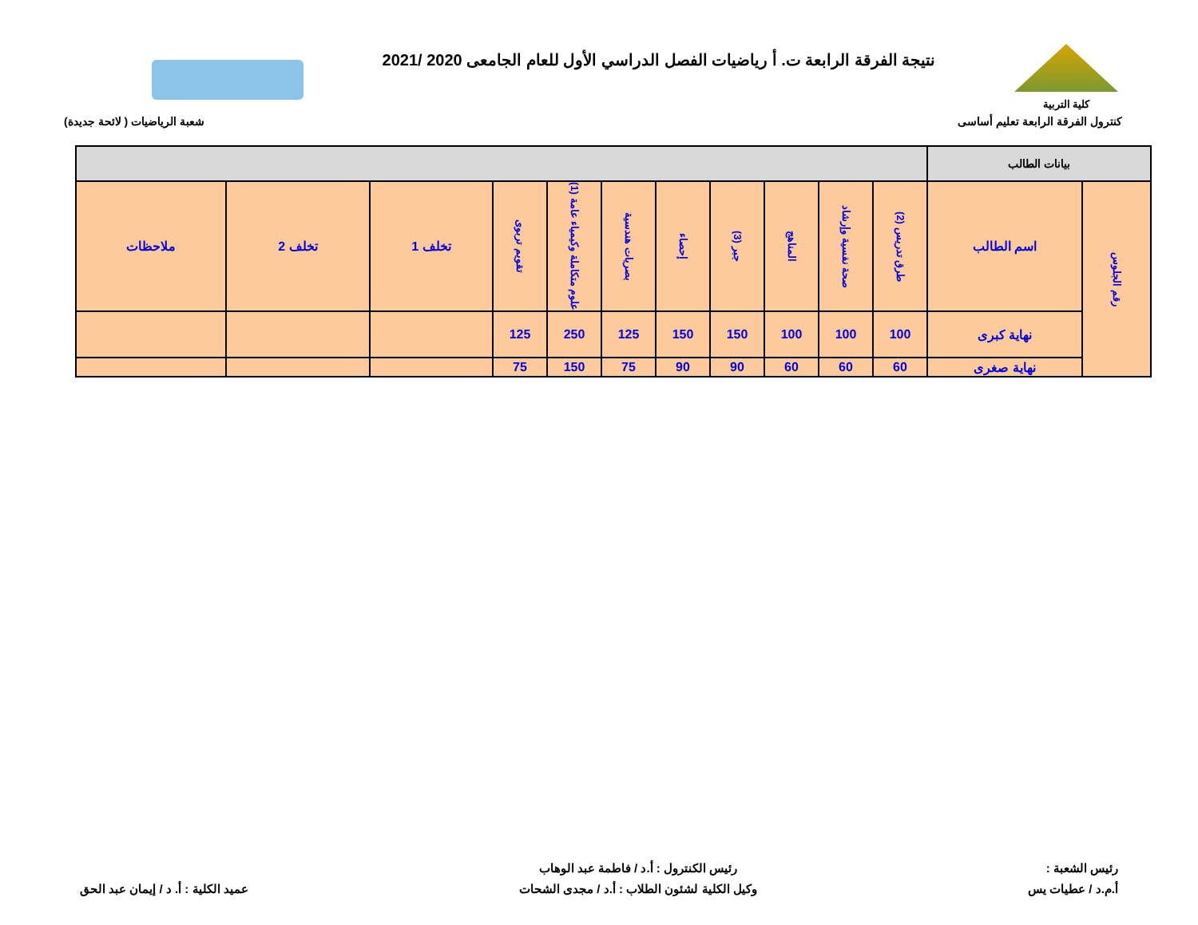كلية التربية
نتيجة الفرقة الرابعة ت. أ رياضيات الفصل الدراسي الأول للعام الجامعى 2020 /2021
كنترول الفرقة الرابعة تعليم أساسى شعبة الرياضيات ( لائحة جديدة)
| بيانات الطالب | | | | | | | | | | | | |
| --- | --- | --- | --- | --- | --- | --- | --- | --- | --- | --- | --- | --- |
| رقم الجلوس | اسم الطالب | طرق تدريس (2) | صحة نفسية وإرشاد | المناهج | جبر (3) | إحصاء | بصريات هندسية | علوم متكاملة وكيمياء عامة (1) | تقويم تربوى | تخلف 1 | تخلف 2 | ملاحظات |
| | نهاية كبرى | 100 | 100 | 100 | 150 | 150 | 125 | 250 | 125 | | | |
| | نهاية صغرى | 60 | 60 | 60 | 90 | 90 | 75 | 150 | 75 | | | |
رئيس الشعبة :
أ.م.د / عطيات يس
رئيس الكنترول : أ.د / فاطمة عبد الوهاب
وكيل الكلية لشئون الطلاب : أ.د / مجدى الشحات
عميد الكلية : أ. د / إيمان عبد الحق